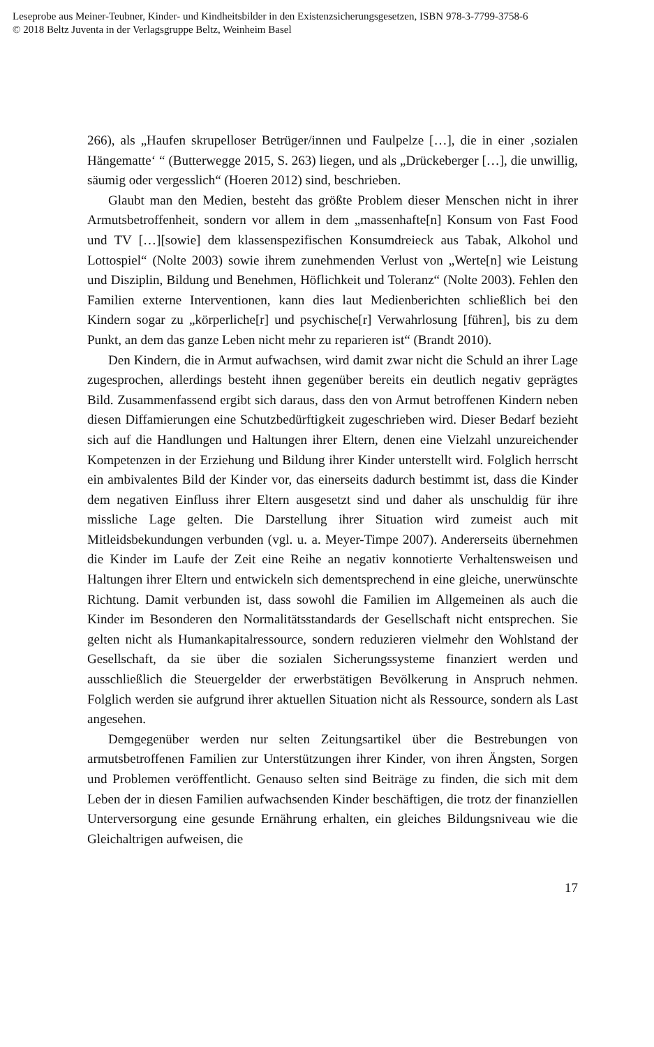Leseprobe aus Meiner-Teubner, Kinder- und Kindheitsbilder in den Existenzsicherungsgesetzen, ISBN 978-3-7799-3758-6
© 2018 Beltz Juventa in der Verlagsgruppe Beltz, Weinheim Basel
266), als „Haufen skrupelloser Betrüger/innen und Faulpelze […], die in einer ‚sozialen Hängematte‘ “ (Butterwegge 2015, S. 263) liegen, und als „Drückeberger […], die unwillig, säumig oder vergesslich“ (Hoeren 2012) sind, beschrieben.
Glaubt man den Medien, besteht das größte Problem dieser Menschen nicht in ihrer Armutsbetroffenheit, sondern vor allem in dem „massenhafte[n] Konsum von Fast Food und TV […][sowie] dem klassenspezifischen Konsumdreieck aus Tabak, Alkohol und Lottospiel“ (Nolte 2003) sowie ihrem zunehmenden Verlust von „Werte[n] wie Leistung und Disziplin, Bildung und Benehmen, Höflichkeit und Toleranz“ (Nolte 2003). Fehlen den Familien externe Interventionen, kann dies laut Medienberichten schließlich bei den Kindern sogar zu „körperliche[r] und psychische[r] Verwahrlosung [führen], bis zu dem Punkt, an dem das ganze Leben nicht mehr zu reparieren ist“ (Brandt 2010).
Den Kindern, die in Armut aufwachsen, wird damit zwar nicht die Schuld an ihrer Lage zugesprochen, allerdings besteht ihnen gegenüber bereits ein deutlich negativ geprägtes Bild. Zusammenfassend ergibt sich daraus, dass den von Armut betroffenen Kindern neben diesen Diffamierungen eine Schutzbedürftigkeit zugeschrieben wird. Dieser Bedarf bezieht sich auf die Handlungen und Haltungen ihrer Eltern, denen eine Vielzahl unzureichender Kompetenzen in der Erziehung und Bildung ihrer Kinder unterstellt wird. Folglich herrscht ein ambivalentes Bild der Kinder vor, das einerseits dadurch bestimmt ist, dass die Kinder dem negativen Einfluss ihrer Eltern ausgesetzt sind und daher als unschuldig für ihre missliche Lage gelten. Die Darstellung ihrer Situation wird zumeist auch mit Mitleidsbekundungen verbunden (vgl. u. a. Meyer-Timpe 2007). Andererseits übernehmen die Kinder im Laufe der Zeit eine Reihe an negativ konnotierte Verhaltensweisen und Haltungen ihrer Eltern und entwickeln sich dementsprechend in eine gleiche, unerwünschte Richtung. Damit verbunden ist, dass sowohl die Familien im Allgemeinen als auch die Kinder im Besonderen den Normalitätsstandards der Gesellschaft nicht entsprechen. Sie gelten nicht als Humankapitalressource, sondern reduzieren vielmehr den Wohlstand der Gesellschaft, da sie über die sozialen Sicherungssysteme finanziert werden und ausschließlich die Steuergelder der erwerbstätigen Bevölkerung in Anspruch nehmen. Folglich werden sie aufgrund ihrer aktuellen Situation nicht als Ressource, sondern als Last angesehen.
Demgegenüber werden nur selten Zeitungsartikel über die Bestrebungen von armutsbetroffenen Familien zur Unterstützungen ihrer Kinder, von ihren Ängsten, Sorgen und Problemen veröffentlicht. Genauso selten sind Beiträge zu finden, die sich mit dem Leben der in diesen Familien aufwachsenden Kinder beschäftigen, die trotz der finanziellen Unterversorgung eine gesunde Ernährung erhalten, ein gleiches Bildungsniveau wie die Gleichaltrigen aufweisen, die
17